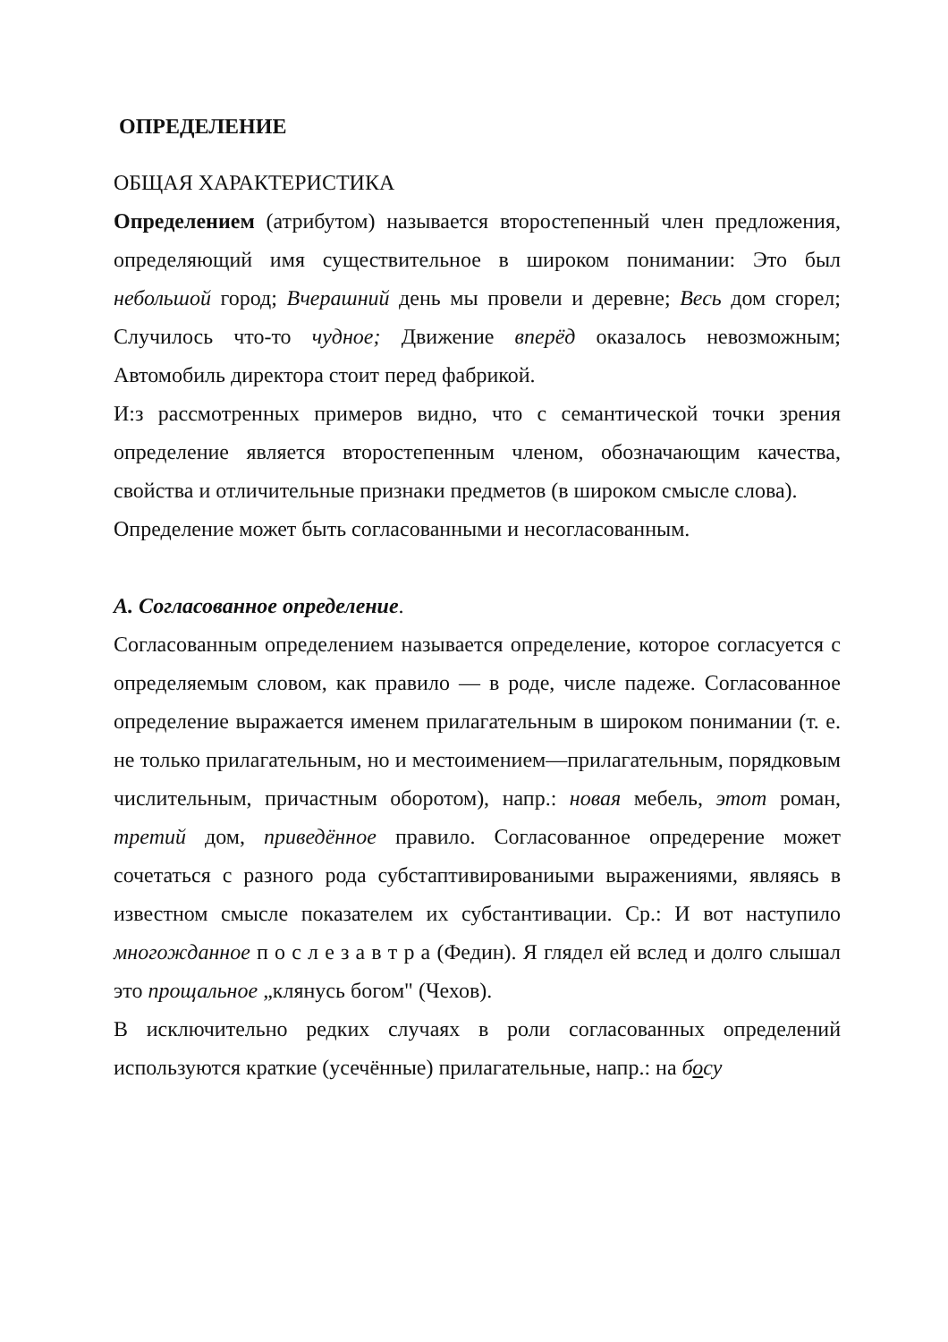ОПРЕДЕЛЕНИЕ
ОБЩАЯ ХАРАКТЕРИСТИКА
Определением (атрибутом) называется второстепенный член предложения, определяющий имя существительное в широком понимании: Это был небольшой город; Вчерашний день мы провели и деревне; Весь дом сгорел; Случилось что-то чудное; Движение вперёд оказалось невозможным; Автомобиль директора стоит перед фабрикой.
И:з рассмотренных примеров видно, что с семантической точки зрения определение является второстепенным членом, обозначающим качества, свойства и отличительные признаки предметов (в широком смысле слова).
Определение может быть согласованными и несогласованным.
А. Согласованное определение.
Согласованным определением называется определение, которое согласуется с определяемым словом, как правило — в роде, числе падеже. Согласованное определение выражается именем прилагательным в широком понимании (т. е. не только прилагательным, но и местоимением—прилагательным, порядковым числительным, причастным оборотом), напр.: новая мебель, этот роман, третий дом, приведённое правило. Согласованное опредерение может сочетаться с разного рода субстаптивированиыми выражениями, являясь в известном смысле показателем их субстантивации. Ср.: И вот наступило многожданное п о с л е з а в т р а (Федин). Я глядел ей вслед и долго слышал это прощальное „клянусь богом" (Чехов).
В исключительно редких случаях в роли согласованных определений используются краткие (усечённые) прилагательные, напр.: на босу